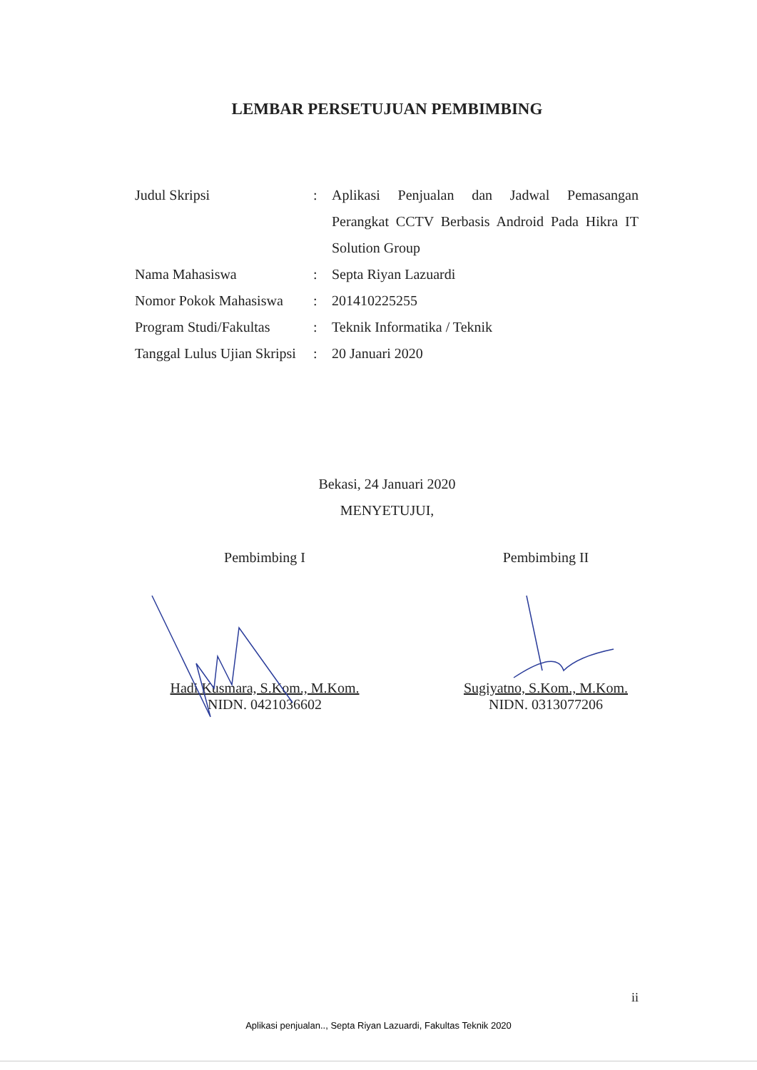LEMBAR PERSETUJUAN PEMBIMBING
Judul Skripsi : Aplikasi Penjualan dan Jadwal Pemasangan Perangkat CCTV Berbasis Android Pada Hikra IT Solution Group
Nama Mahasiswa : Septa Riyan Lazuardi
Nomor Pokok Mahasiswa
: 201410225255
Program Studi/Fakultas
: Teknik Informatika / Teknik
Tanggal Lulus Ujian Skripsi
: 20 Januari 2020
Bekasi, 24 Januari 2020
MENYETUJUI,
Pembimbing I
Hadi Kusmara, S.Kom., M.Kom.
NIDN. 0421036602
Pembimbing II
Sugiyatno, S.Kom., M.Kom.
NIDN. 0313077206
ii
Aplikasi penjualan.., Septa Riyan Lazuardi, Fakultas Teknik 2020